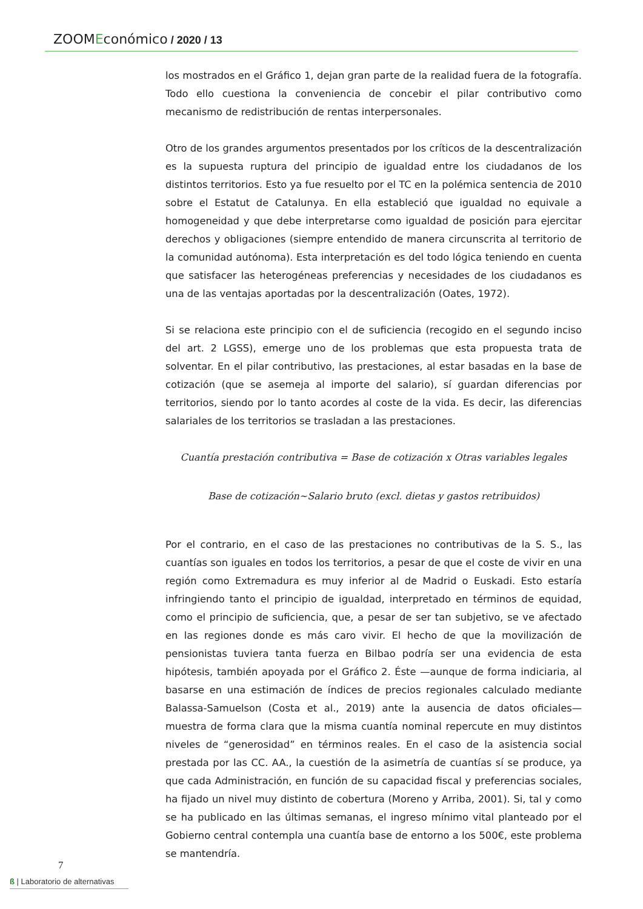ZOOMEconómico / 2020 / 13
los mostrados en el Gráfico 1, dejan gran parte de la realidad fuera de la fotografía. Todo ello cuestiona la conveniencia de concebir el pilar contributivo como mecanismo de redistribución de rentas interpersonales.
Otro de los grandes argumentos presentados por los críticos de la descentralización es la supuesta ruptura del principio de igualdad entre los ciudadanos de los distintos territorios. Esto ya fue resuelto por el TC en la polémica sentencia de 2010 sobre el Estatut de Catalunya. En ella estableció que igualdad no equivale a homogeneidad y que debe interpretarse como igualdad de posición para ejercitar derechos y obligaciones (siempre entendido de manera circunscrita al territorio de la comunidad autónoma). Esta interpretación es del todo lógica teniendo en cuenta que satisfacer las heterogéneas preferencias y necesidades de los ciudadanos es una de las ventajas aportadas por la descentralización (Oates, 1972).
Si se relaciona este principio con el de suficiencia (recogido en el segundo inciso del art. 2 LGSS), emerge uno de los problemas que esta propuesta trata de solventar. En el pilar contributivo, las prestaciones, al estar basadas en la base de cotización (que se asemeja al importe del salario), sí guardan diferencias por territorios, siendo por lo tanto acordes al coste de la vida. Es decir, las diferencias salariales de los territorios se trasladan a las prestaciones.
Cuantía prestación contributiva = Base de cotización x Otras variables legales
Base de cotización~Salario bruto (excl. dietas y gastos retribuidos)
Por el contrario, en el caso de las prestaciones no contributivas de la S. S., las cuantías son iguales en todos los territorios, a pesar de que el coste de vivir en una región como Extremadura es muy inferior al de Madrid o Euskadi. Esto estaría infringiendo tanto el principio de igualdad, interpretado en términos de equidad, como el principio de suficiencia, que, a pesar de ser tan subjetivo, se ve afectado en las regiones donde es más caro vivir. El hecho de que la movilización de pensionistas tuviera tanta fuerza en Bilbao podría ser una evidencia de esta hipótesis, también apoyada por el Gráfico 2. Éste —aunque de forma indiciaria, al basarse en una estimación de índices de precios regionales calculado mediante Balassa-Samuelson (Costa et al., 2019) ante la ausencia de datos oficiales— muestra de forma clara que la misma cuantía nominal repercute en muy distintos niveles de “generosidad” en términos reales. En el caso de la asistencia social prestada por las CC. AA., la cuestión de la asimetría de cuantías sí se produce, ya que cada Administración, en función de su capacidad fiscal y preferencias sociales, ha fijado un nivel muy distinto de cobertura (Moreno y Arriba, 2001). Si, tal y como se ha publicado en las últimas semanas, el ingreso mínimo vital planteado por el Gobierno central contempla una cuantía base de entorno a los 500€, este problema se mantendría.
7
ß | Laboratorio de alternativas